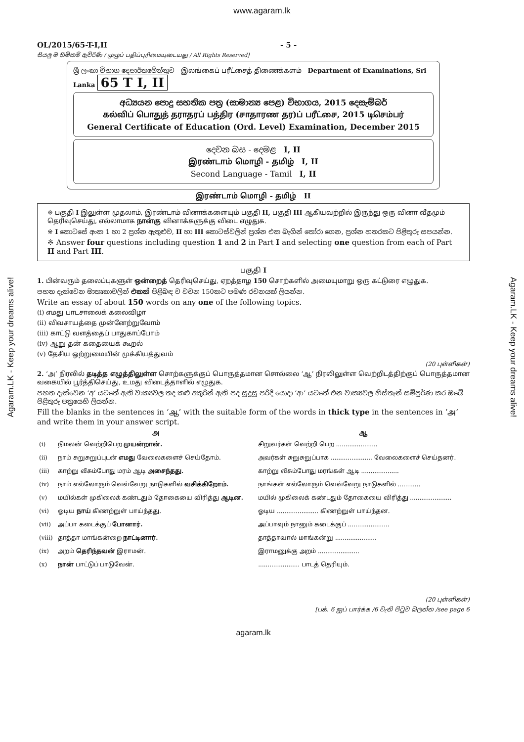www.agaram.lk
Agaram.LK - Keep your dreams alive!
Agaram.LK - Keep your dreams alive!
OL/2015/65-T-I,II - 5 -
සියලු ම හිමිකම් ඇවිරිණි / முழுப் பதிப்புரிமையுடையது / All Rights Reserved]
ශ්‍රී ලංකා විභාග දෙපාර්තමේන්තුව இலங்கைப் பரீட்சைத் திணைக்களம் Department of Examinations, Sri Lanka 65 T I, II
අධ්‍යයන පොදු සහතික පත්‍ර (සාමාන්‍ය පෙළ) විභාගය, 2015 දෙසැම්බර්
கல்விப் பொதுத் தராதரப் பத்திர (சாதாரண தர)ப் பரீட்சை, 2015 டிசெம்பர்
General Certificate of Education (Ord. Level) Examination, December 2015
දෙවන බස - දෙමළ I, II
இரண்டாம் மொழி - தமிழ் I, II
Second Language - Tamil I, II
இரண்டாம் மொழி - தமிழ் II
※ பகுதி I இலுள்ள முதலாம், இரண்டாம் வினாக்களையும் பகுதி II, பகுதி III ஆகியவற்றில் இருந்து ஒரு வினா வீதமும் தெரிவுசெய்து, எல்லாமாக நான்கு வினாக்களுக்கு விடை எழுதுக.
※ I කොටසේ අංක 1 හා 2 ප්‍රශ්න ඇතුළුව, II හා III කොටස්වලින් ප්‍රශ්න එක බැගින් තෝරා ගෙන, ප්‍රශ්න හතරකට පිළිතුරු සපයන්න.
※ Answer four questions including question 1 and 2 in Part I and selecting one question from each of Part II and Part III.
பகுதி I
1. பின்வரும் தலைப்புகளுள் ஒன்றைத் தெரிவுசெய்து, ஏறத்தாழ 150 சொற்களில் அமையுமாறு ஒரு கட்டுரை எழுதுக.
පහත දැක්වෙන මාතෘකාවලින් එකක් පිළිබඳ ව වචන 150කට පමණ රචනයක් ලියන්න.
Write an essay of about 150 words on any one of the following topics.
(i) எமது பாடசாலைக் கலைவிழா
(ii) விவசாயத்தை முன்னேற்றுவோம்
(iii) காட்டு வளத்தைப் பாதுகாப்போம்
(iv) ஆறு தன் கதையைக் கூறல்
(v) தேசிய ஒற்றுமையின் முக்கியத்துவம்
(20 புள்ளிகள்)
2. ‘அ’ நிரலில் தடித்த எழுத்திலுள்ள சொற்களுக்குப் பொருத்தமான சொல்லை ‘ஆ’ நிரலிலுள்ள வெற்றிடத்திற்குப் பொருத்தமான வகையில் பூர்த்திசெய்து, உமது விடைத்தாளில் எழுதுக.
පහත දැක්වෙන ‘අ’ යටතේ ඇති වාක්‍යවල තද කළු අකුරින් ඇති පද සුදුසු පරිදි යොදා ‘ආ’ යටතේ එන වාක්‍යවල හිස්තැන් සම්පූර්ණ කර ඔබේ පිළිතුරු පත්‍රයෙහි ලියන්න.
Fill the blanks in the sentences in ‘ஆ’ with the suitable form of the words in thick type in the sentences in ‘அ’ and write them in your answer script.
| | அ | ஆ |
| --- | --- | --- |
| (i) | நிமலன் வெற்றிபெற முயன்றான். | சிறுவர்கள் வெற்றி பெற ...................... |
| (ii) | நாம் சுறுசுறுப்புடன் எமது வேலைகளைச் செய்தோம். | அவர்கள் சுறுசுறுப்பாக ...................... வேலைகளைச் செய்தனர். |
| (iii) | காற்று வீசும்போது மரம் ஆடி அசைந்தது. | காற்று வீசும்போது மரங்கள் ஆடி .................... |
| (iv) | நாம் எல்லோரும் வெவ்வேறு நாடுகளில் வசிக்கிறோம். | நாங்கள் எல்லோரும் வெவ்வேறு நாடுகளில் ............ |
| (v) | மயில்கள் முகிலைக் கண்டதும் தோகையை விரித்து ஆடின. | மயில் முகிலைக் கண்டதும் தோகையை விரித்து ...................... |
| (vi) | ஓடிய நாய் கிணற்றுள் பாய்ந்தது. | ஓடிய ...................... கிணற்றுள் பாய்ந்தன. |
| (vii) | அப்பா கடைக்குப் போனார். | அப்பாவும் நானும் கடைக்குப் ...................... |
| (viii) | தாத்தா மாங்கன்றை நாட்டினார். | தாத்தாவால் மாங்கன்று ...................... |
| (ix) | அறம் தெரிந்தவன் இராமன். | இராமனுக்கு அறம் ...................... |
| (x) | நான் பாட்டுப் பாடுவேன். | ...................... பாடத் தெரியும். |
(20 புள்ளிகள்)
[பக். 6 ஐப் பார்க்க /6 වැනි පිටුව බලන්න /see page 6
agaram.lk